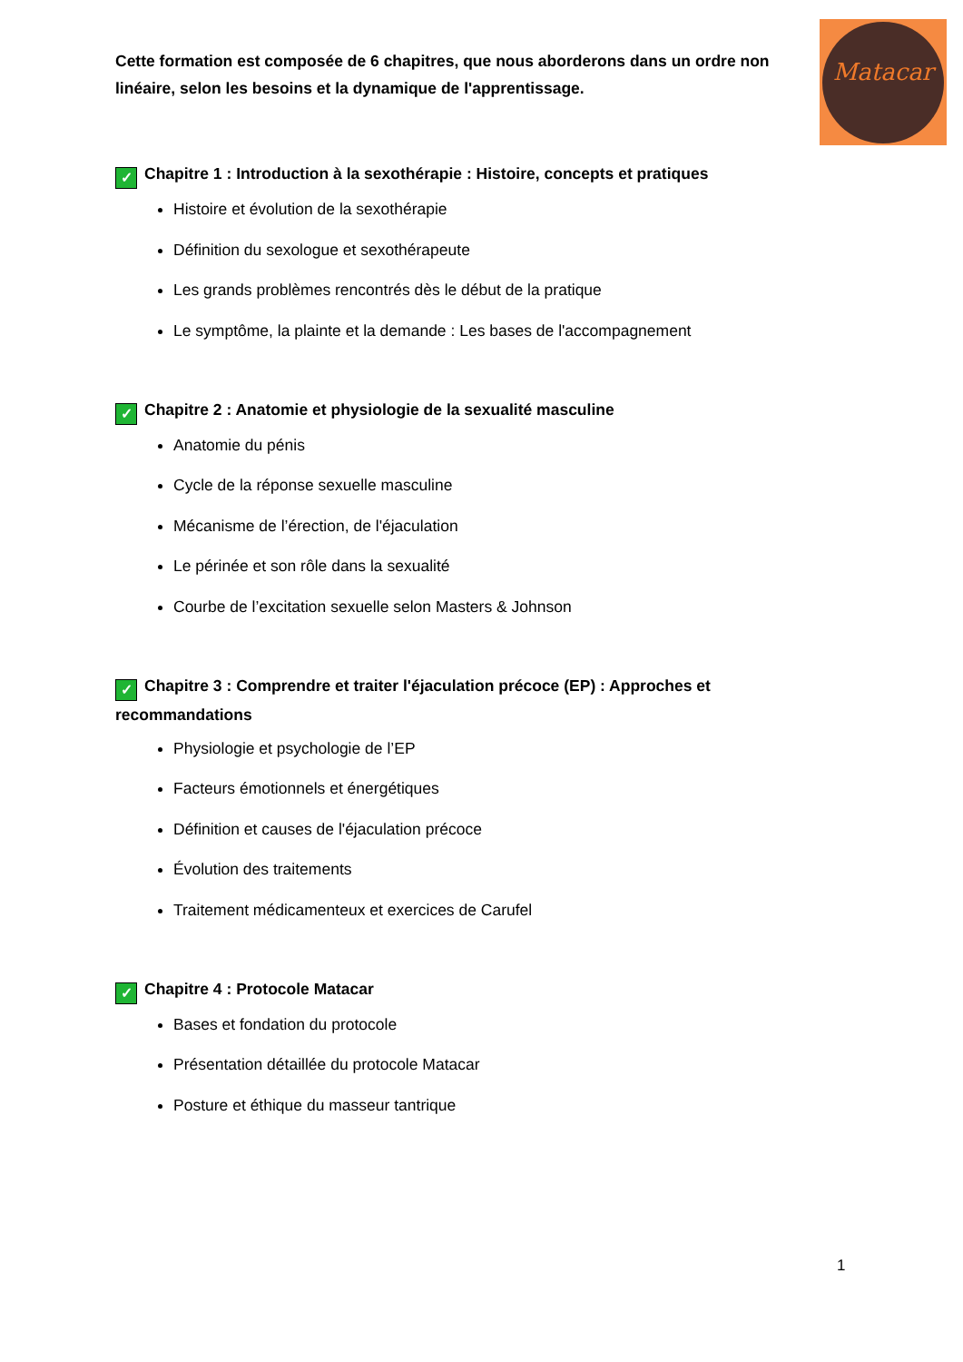Matacar
Cette formation est composée de 6 chapitres, que nous aborderons dans un ordre non linéaire, selon les besoins et la dynamique de l'apprentissage.
✓ Chapitre 1 : Introduction à la sexothérapie : Histoire, concepts et pratiques
Histoire et évolution de la sexothérapie
Définition du sexologue et sexothérapeute
Les grands problèmes rencontrés dès le début de la pratique
Le symptôme, la plainte et la demande : Les bases de l'accompagnement
✓ Chapitre 2 : Anatomie et physiologie de la sexualité masculine
Anatomie du pénis
Cycle de la réponse sexuelle masculine
Mécanisme de l’érection, de l'éjaculation
Le périnée et son rôle dans la sexualité
Courbe de l’excitation sexuelle selon Masters & Johnson
✓ Chapitre 3 : Comprendre et traiter l'éjaculation précoce (EP) : Approches et recommandations
Physiologie et psychologie de l’EP
Facteurs émotionnels et énergétiques
Définition et causes de l'éjaculation précoce
Évolution des traitements
Traitement médicamenteux et exercices de Carufel
✓ Chapitre 4 : Protocole Matacar
Bases et fondation du protocole
Présentation détaillée du protocole Matacar
Posture et éthique du masseur tantrique
1